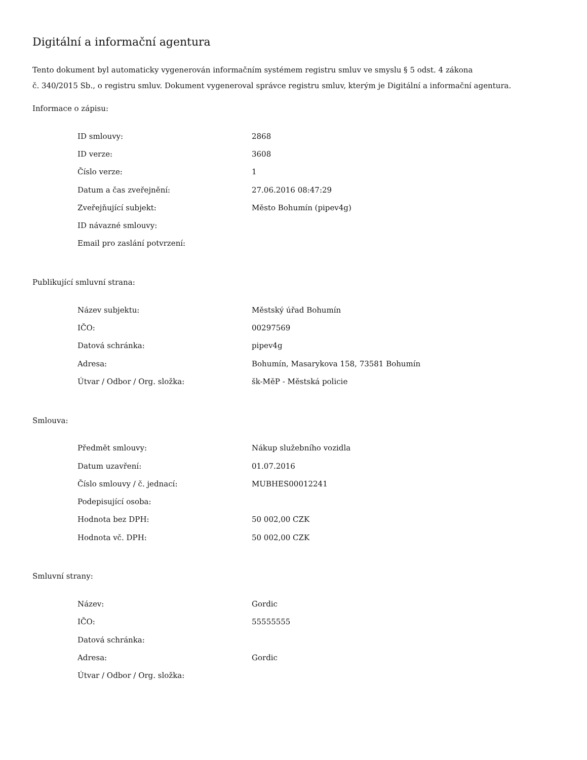Digitální a informační agentura
Tento dokument byl automaticky vygenerován informačním systémem registru smluv ve smyslu § 5 odst. 4 zákona
č. 340/2015 Sb., o registru smluv. Dokument vygeneroval správce registru smluv, kterým je Digitální a informační agentura.
Informace o zápisu:
| ID smlouvy: | 2868 |
| ID verze: | 3608 |
| Číslo verze: | 1 |
| Datum a čas zveřejnění: | 27.06.2016 08:47:29 |
| Zveřejňující subjekt: | Město Bohumín (pipev4g) |
| ID návazné smlouvy: | |
| Email pro zaslání potvrzení: | |
Publikující smluvní strana:
| Název subjektu: | Městský úřad Bohumín |
| IČO: | 00297569 |
| Datová schránka: | pipev4g |
| Adresa: | Bohumín, Masarykova 158, 73581 Bohumín |
| Útvar / Odbor / Org. složka: | šk-MěP - Městská policie |
Smlouva:
| Předmět smlouvy: | Nákup služebního vozidla |
| Datum uzavření: | 01.07.2016 |
| Číslo smlouvy / č. jednací: | MUBHES00012241 |
| Podepisující osoba: | |
| Hodnota bez DPH: | 50 002,00 CZK |
| Hodnota vč. DPH: | 50 002,00 CZK |
Smluvní strany:
| Název: | Gordic |
| IČO: | 55555555 |
| Datová schránka: | |
| Adresa: | Gordic |
| Útvar / Odbor / Org. složka: | |